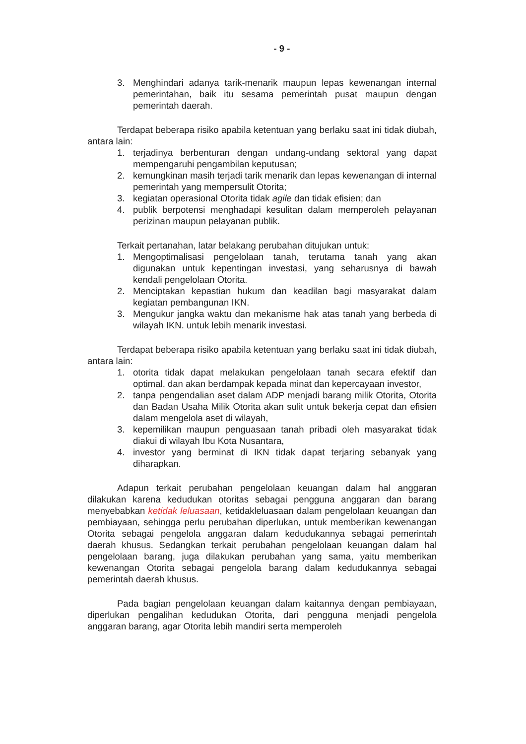- 9 -
3. Menghindari adanya tarik-menarik maupun lepas kewenangan internal pemerintahan, baik itu sesama pemerintah pusat maupun dengan pemerintah daerah.
Terdapat beberapa risiko apabila ketentuan yang berlaku saat ini tidak diubah, antara lain:
1. terjadinya berbenturan dengan undang-undang sektoral yang dapat mempengaruhi pengambilan keputusan;
2. kemungkinan masih terjadi tarik menarik dan lepas kewenangan di internal pemerintah yang mempersulit Otorita;
3. kegiatan operasional Otorita tidak agile dan tidak efisien; dan
4. publik berpotensi menghadapi kesulitan dalam memperoleh pelayanan perizinan maupun pelayanan publik.
Terkait pertanahan, latar belakang perubahan ditujukan untuk:
1. Mengoptimalisasi pengelolaan tanah, terutama tanah yang akan digunakan untuk kepentingan investasi, yang seharusnya di bawah kendali pengelolaan Otorita.
2. Menciptakan kepastian hukum dan keadilan bagi masyarakat dalam kegiatan pembangunan IKN.
3. Mengukur jangka waktu dan mekanisme hak atas tanah yang berbeda di wilayah IKN. untuk lebih menarik investasi.
Terdapat beberapa risiko apabila ketentuan yang berlaku saat ini tidak diubah, antara lain:
1. otorita tidak dapat melakukan pengelolaan tanah secara efektif dan optimal. dan akan berdampak kepada minat dan kepercayaan investor,
2. tanpa pengendalian aset dalam ADP menjadi barang milik Otorita, Otorita dan Badan Usaha Milik Otorita akan sulit untuk bekerja cepat dan efisien dalam mengelola aset di wilayah,
3. kepemilikan maupun penguasaan tanah pribadi oleh masyarakat tidak diakui di wilayah Ibu Kota Nusantara,
4. investor yang berminat di IKN tidak dapat terjaring sebanyak yang diharapkan.
Adapun terkait perubahan pengelolaan keuangan dalam hal anggaran dilakukan karena kedudukan otoritas sebagai pengguna anggaran dan barang menyebabkan ketidak leluasaan, ketidakleluasaan dalam pengelolaan keuangan dan pembiayaan, sehingga perlu perubahan diperlukan, untuk memberikan kewenangan Otorita sebagai pengelola anggaran dalam kedudukannya sebagai pemerintah daerah khusus. Sedangkan terkait perubahan pengelolaan keuangan dalam hal pengelolaan barang, juga dilakukan perubahan yang sama, yaitu memberikan kewenangan Otorita sebagai pengelola barang dalam kedudukannya sebagai pemerintah daerah khusus.
Pada bagian pengelolaan keuangan dalam kaitannya dengan pembiayaan, diperlukan pengalihan kedudukan Otorita, dari pengguna menjadi pengelola anggaran barang, agar Otorita lebih mandiri serta memperoleh